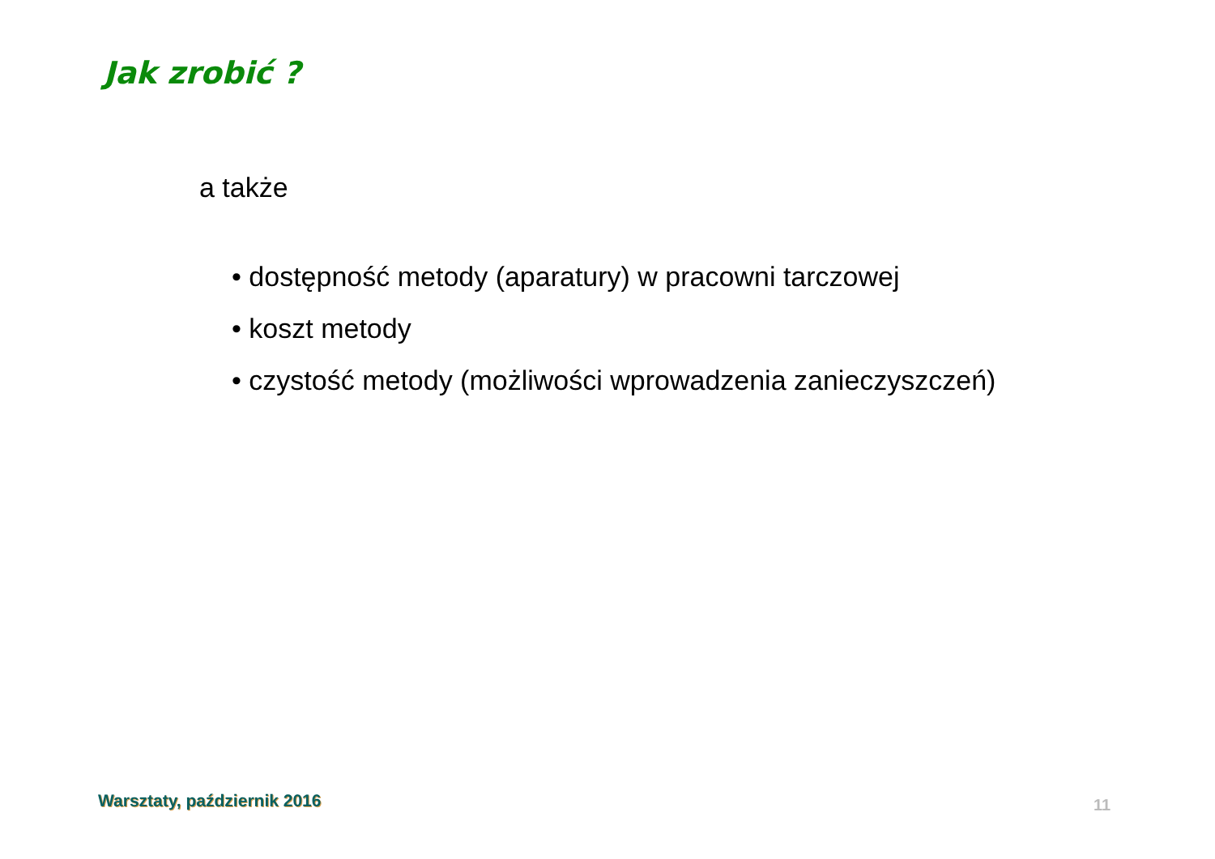Jak zrobić ?
a także
• dostępność metody (aparatury) w pracowni tarczowej
• koszt metody
• czystość metody (możliwości wprowadzenia zanieczyszczeń)
Warsztaty, październik 2016 11